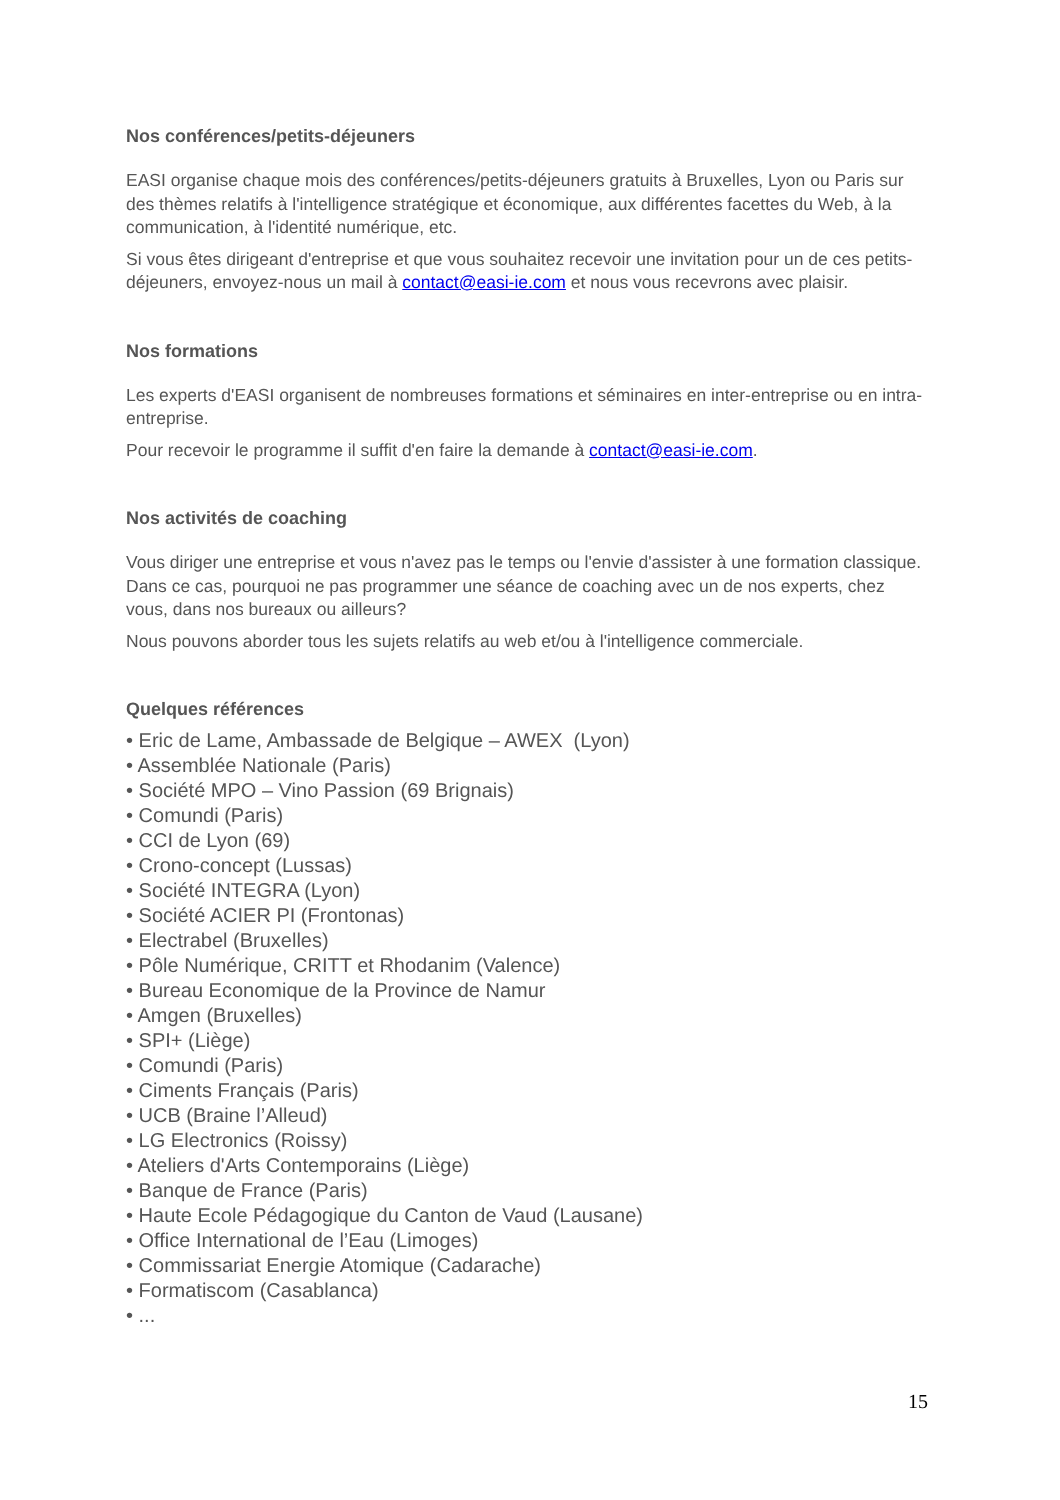Nos conférences/petits-déjeuners
EASI organise chaque mois des conférences/petits-déjeuners gratuits à Bruxelles, Lyon ou Paris sur des thèmes relatifs à l'intelligence stratégique et économique, aux différentes facettes du Web, à la communication, à l'identité numérique, etc.
Si vous êtes dirigeant d'entreprise et que vous souhaitez recevoir une invitation pour un de ces petits-déjeuners, envoyez-nous un mail à contact@easi-ie.com et nous vous recevrons avec plaisir.
Nos formations
Les experts d'EASI organisent de nombreuses formations et séminaires en inter-entreprise ou en intra-entreprise.
Pour recevoir le programme il suffit d'en faire la demande à contact@easi-ie.com.
Nos activités de coaching
Vous diriger une entreprise et vous n'avez pas le temps ou l'envie d'assister à une formation classique. Dans ce cas, pourquoi ne pas programmer une séance de coaching avec un de nos experts, chez vous, dans nos bureaux ou ailleurs?
Nous pouvons aborder tous les sujets relatifs au web et/ou à l'intelligence commerciale.
Quelques références
• Eric de Lame, Ambassade de Belgique – AWEX (Lyon)
• Assemblée Nationale (Paris)
• Société MPO – Vino Passion (69 Brignais)
• Comundi (Paris)
• CCI de Lyon (69)
• Crono-concept (Lussas)
• Société INTEGRA (Lyon)
• Société ACIER PI (Frontonas)
• Electrabel (Bruxelles)
• Pôle Numérique, CRITT et Rhodanim (Valence)
• Bureau Economique de la Province de Namur
• Amgen (Bruxelles)
• SPI+ (Liège)
• Comundi (Paris)
• Ciments Français (Paris)
• UCB (Braine l’Alleud)
• LG Electronics (Roissy)
• Ateliers d'Arts Contemporains (Liège)
• Banque de France (Paris)
• Haute Ecole Pédagogique du Canton de Vaud (Lausane)
• Office International de l’Eau (Limoges)
• Commissariat Energie Atomique (Cadarache)
• Formatiscom (Casablanca)
• ...
15